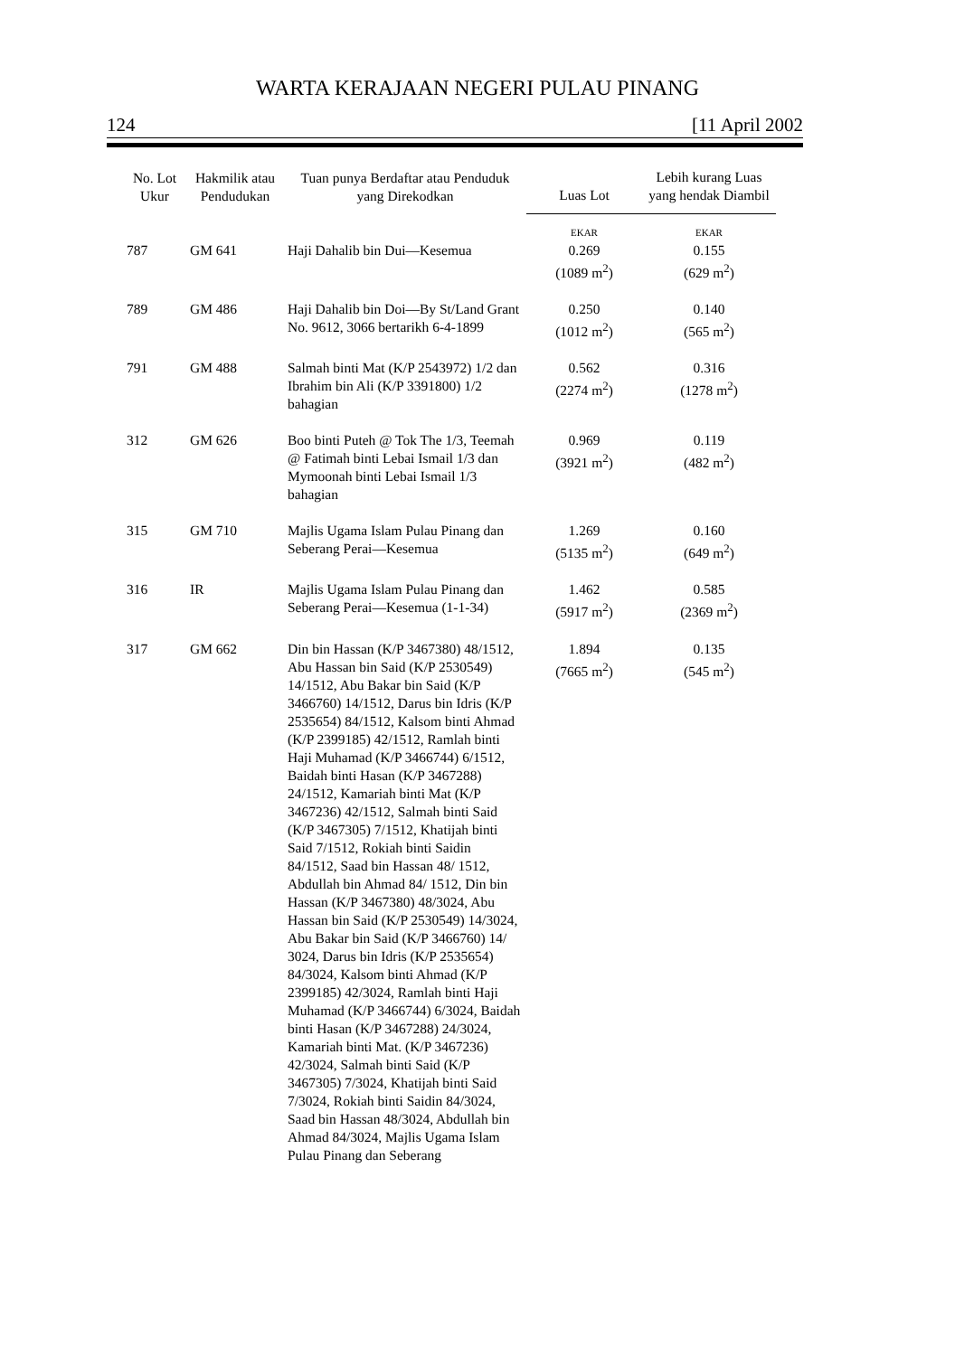WARTA KERAJAAN NEGERI PULAU PINANG
124 [11 April 2002
| No. Lot Ukur | Hakmilik atau Pendudukan | Tuan punya Berdaftar atau Penduduk yang Direkodkan | Luas Lot | Lebih kurang Luas yang hendak Diambil |
| --- | --- | --- | --- | --- |
| | | | EKAR | EKAR |
| 787 | GM 641 | Haji Dahalib bin Dui—Kesemua | 0.269 (1089 m<sup>2</sup>) | 0.155 (629 m<sup>2</sup>) |
| 789 | GM 486 | Haji Dahalib bin Doi—By St/Land Grant No. 9612, 3066 bertarikh 6-4-1899 | 0.250 (1012 m<sup>2</sup>) | 0.140 (565 m<sup>2</sup>) |
| 791 | GM 488 | Salmah binti Mat (K/P 2543972) 1/2 dan Ibrahim bin Ali (K/P 3391800) 1/2 bahagian | 0.562 (2274 m<sup>2</sup>) | 0.316 (1278 m<sup>2</sup>) |
| 312 | GM 626 | Boo binti Puteh @ Tok The 1/3, Teemah @ Fatimah binti Lebai Ismail 1/3 dan Mymoonah binti Lebai Ismail 1/3 bahagian | 0.969 (3921 m<sup>2</sup>) | 0.119 (482 m<sup>2</sup>) |
| 315 | GM 710 | Majlis Ugama Islam Pulau Pinang dan Seberang Perai—Kesemua | 1.269 (5135 m<sup>2</sup>) | 0.160 (649 m<sup>2</sup>) |
| 316 | IR | Majlis Ugama Islam Pulau Pinang dan Seberang Perai—Kesemua (1-1-34) | 1.462 (5917 m<sup>2</sup>) | 0.585 (2369 m<sup>2</sup>) |
| 317 | GM 662 | Din bin Hassan (K/P 3467380) 48/1512, Abu Hassan bin Said (K/P 2530549) 14/1512, Abu Bakar bin Said (K/P 3466760) 14/1512, Darus bin Idris (K/P 2535654) 84/1512, Kalsom binti Ahmad (K/P 2399185) 42/1512, Ramlah binti Haji Muhamad (K/P 3466744) 6/1512, Baidah binti Hasan (K/P 3467288) 24/1512, Kamariah binti Mat (K/P 3467236) 42/1512, Salmah binti Said (K/P 3467305) 7/1512, Khatijah binti Said 7/1512, Rokiah binti Saidin 84/1512, Saad bin Hassan 48/ 1512, Abdullah bin Ahmad 84/ 1512, Din bin Hassan (K/P 3467380) 48/3024, Abu Hassan bin Said (K/P 2530549) 14/3024, Abu Bakar bin Said (K/P 3466760) 14/ 3024, Darus bin Idris (K/P 2535654) 84/3024, Kalsom binti Ahmad (K/P 2399185) 42/3024, Ramlah binti Haji Muhamad (K/P 3466744) 6/3024, Baidah binti Hasan (K/P 3467288) 24/3024, Kamariah binti Mat. (K/P 3467236) 42/3024, Salmah binti Said (K/P 3467305) 7/3024, Khatijah binti Said 7/3024, Rokiah binti Saidin 84/3024, Saad bin Hassan 48/3024, Abdullah bin Ahmad 84/3024, Majlis Ugama Islam Pulau Pinang dan Seberang | 1.894 (7665 m<sup>2</sup>) | 0.135 (545 m<sup>2</sup>) |